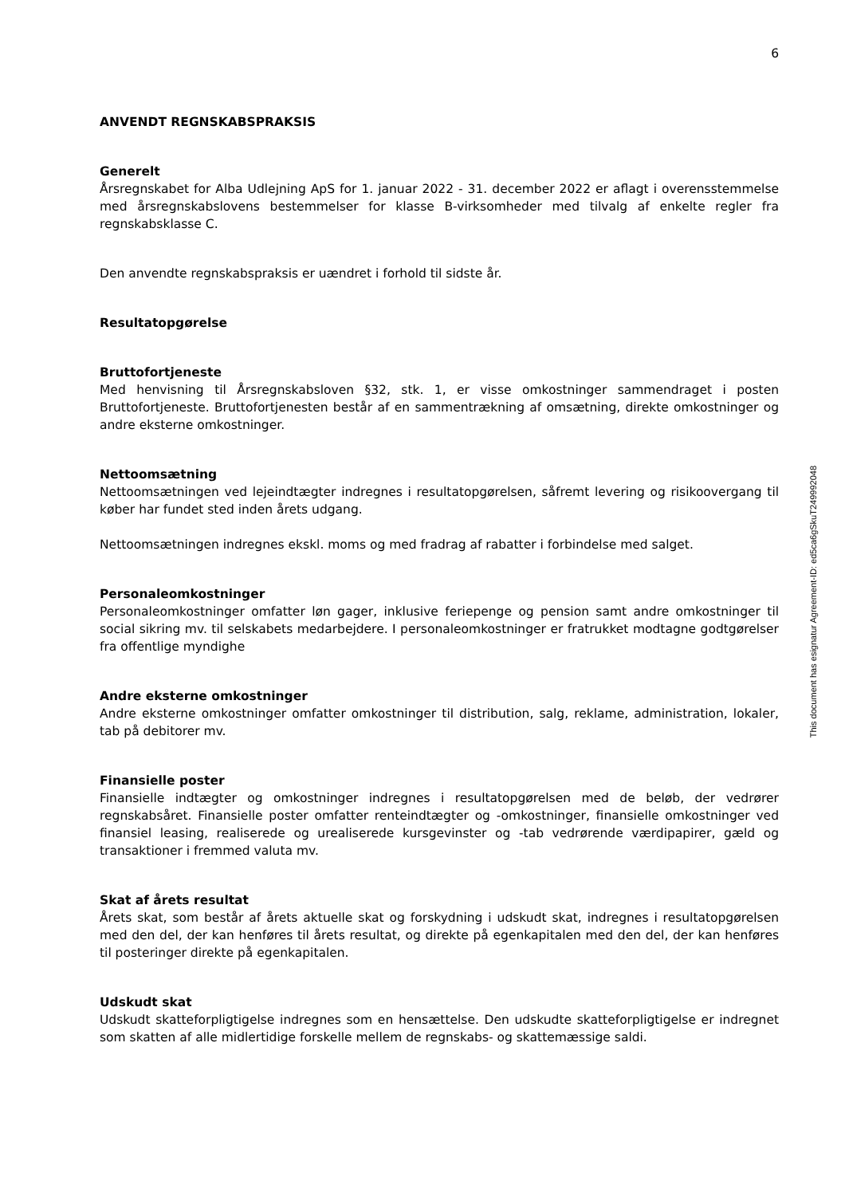6
ANVENDT REGNSKABSPRAKSIS
Generelt
Årsregnskabet for Alba Udlejning ApS for 1. januar 2022 - 31. december 2022 er aflagt i overensstemmelse med årsregnskabslovens bestemmelser for klasse B-virksomheder med tilvalg af enkelte regler fra regnskabsklasse C.
Den anvendte regnskabspraksis er uændret i forhold til sidste år.
Resultatopgørelse
Bruttofortjeneste
Med henvisning til Årsregnskabsloven §32, stk. 1, er visse omkostninger sammendraget i posten Bruttofortjeneste. Bruttofortjenesten består af en sammentrækning af omsætning, direkte omkostninger og andre eksterne omkostninger.
Nettoomsætning
Nettoomsætningen ved lejeindtægter indregnes i resultatopgørelsen, såfremt levering og risikoovergang til køber har fundet sted inden årets udgang.
Nettoomsætningen indregnes ekskl. moms og med fradrag af rabatter i forbindelse med salget.
Personaleomkostninger
Personaleomkostninger omfatter løn gager, inklusive feriepenge og pension samt andre omkostninger til social sikring mv. til selskabets medarbejdere. I personaleomkostninger er fratrukket modtagne godtgørelser fra offentlige myndighe
Andre eksterne omkostninger
Andre eksterne omkostninger omfatter omkostninger til distribution, salg, reklame, administration, lokaler, tab på debitorer mv.
Finansielle poster
Finansielle indtægter og omkostninger indregnes i resultatopgørelsen med de beløb, der vedrører regnskabsåret. Finansielle poster omfatter renteindtægter og -omkostninger, finansielle omkostninger ved finansiel leasing, realiserede og urealiserede kursgevinster og -tab vedrørende værdipapirer, gæld og transaktioner i fremmed valuta mv.
Skat af årets resultat
Årets skat, som består af årets aktuelle skat og forskydning i udskudt skat, indregnes i resultatopgørelsen med den del, der kan henføres til årets resultat, og direkte på egenkapitalen med den del, der kan henføres til posteringer direkte på egenkapitalen.
Udskudt skat
Udskudt skatteforpligtigelse indregnes som en hensættelse. Den udskudte skatteforpligtigelse er indregnet som skatten af alle midlertidige forskelle mellem de regnskabs- og skattemæssige saldi.
This document has esignatur Agreement-ID: ed5ca6gSkuT249992048